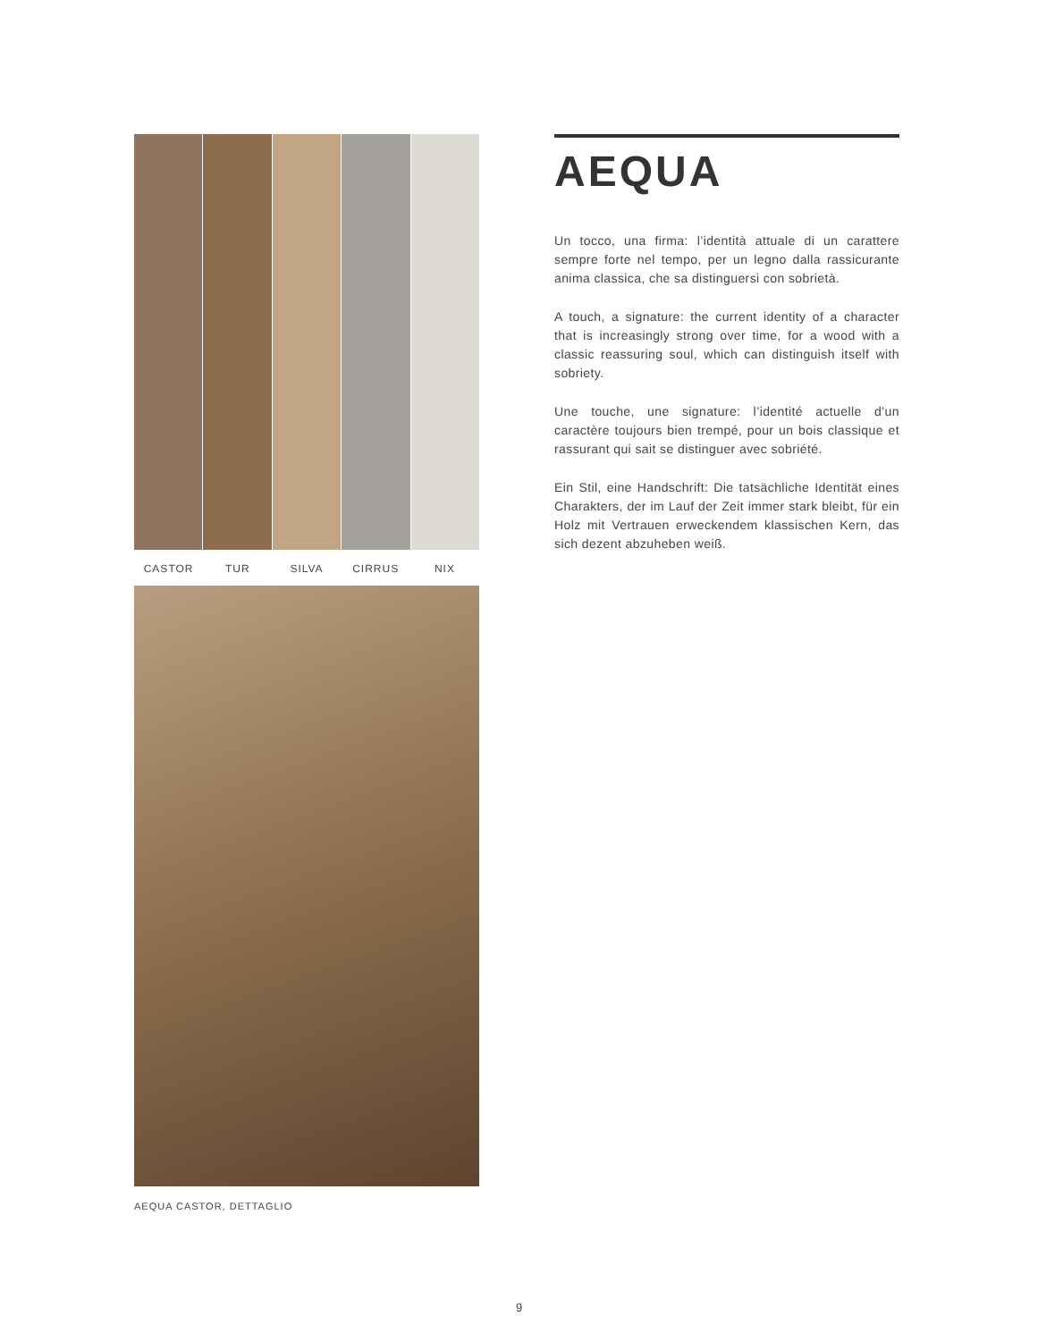CASTOR TUR SILVA CIRRUS NIX
AEQUA CASTOR, DETTAGLIO
AEQUA
Un tocco, una firma: l’identità attuale di un carattere sempre forte nel tempo, per un legno dalla rassicurante anima classica, che sa distinguersi con sobrietà.
A touch, a signature: the current identity of a character that is increasingly strong over time, for a wood with a classic reassuring soul, which can distinguish itself with sobriety.
Une touche, une signature: l’identité actuelle d’un caractère toujours bien trempé, pour un bois classique et rassurant qui sait se distinguer avec sobriété.
Ein Stil, eine Handschrift: Die tatsächliche Identität eines Charakters, der im Lauf der Zeit immer stark bleibt, für ein Holz mit Vertrauen erweckendem klassischen Kern, das sich dezent abzuheben weiß.
9